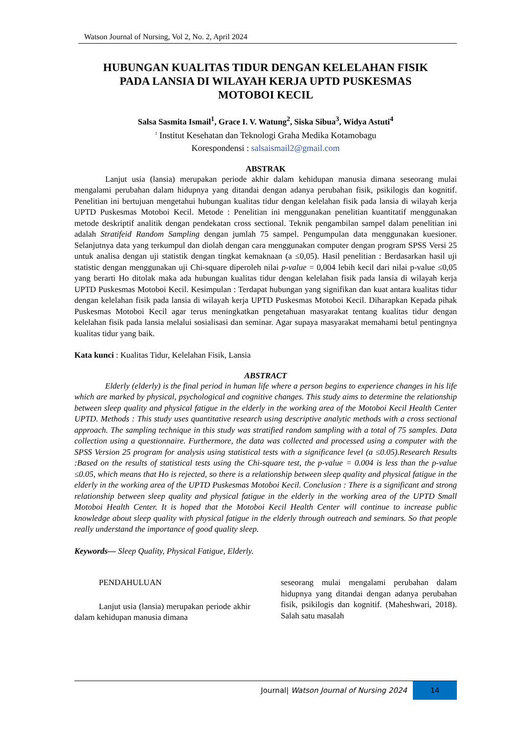Watson Journal of Nursing, Vol 2, No. 2, April 2024
HUBUNGAN KUALITAS TIDUR DENGAN KELELAHAN FISIK PADA LANSIA DI WILAYAH KERJA UPTD PUSKESMAS MOTOBOI KECIL
Salsa Sasmita Ismail<sup>1</sup>, Grace I. V. Watung<sup>2</sup>, Siska Sibua<sup>3</sup>, Widya Astuti<sup>4</sup>
<sup>1</sup> Institut Kesehatan dan Teknologi Graha Medika Kotamobagu
Korespondensi : salsaismail2@gmail.com
ABSTRAK
Lanjut usia (lansia) merupakan periode akhir dalam kehidupan manusia dimana seseorang mulai mengalami perubahan dalam hidupnya yang ditandai dengan adanya perubahan fisik, psikilogis dan kognitif. Penelitian ini bertujuan mengetahui hubungan kualitas tidur dengan kelelahan fisik pada lansia di wilayah kerja UPTD Puskesmas Motoboi Kecil. Metode : Penelitian ini menggunakan penelitian kuantitatif menggunakan metode deskriptif analitik dengan pendekatan cross sectional. Teknik pengambilan sampel dalam penelitian ini adalah Stratifeid Random Sampling dengan jumlah 75 sampel. Pengumpulan data menggunakan kuesioner. Selanjutnya data yang terkumpul dan diolah dengan cara menggunakan computer dengan program SPSS Versi 25 untuk analisa dengan uji statistik dengan tingkat kemaknaan (a ≤0,05). Hasil penelitian : Berdasarkan hasil uji statistic dengan menggunakan uji Chi-square diperoleh nilai p-value = 0,004 lebih kecil dari nilai p-value ≤0,05 yang berarti Ho ditolak maka ada hubungan kualitas tidur dengan kelelahan fisik pada lansia di wilayah kerja UPTD Puskesmas Motoboi Kecil. Kesimpulan : Terdapat hubungan yang signifikan dan kuat antara kualitas tidur dengan kelelahan fisik pada lansia di wilayah kerja UPTD Puskesmas Motoboi Kecil. Diharapkan Kepada pihak Puskesmas Motoboi Kecil agar terus meningkatkan pengetahuan masyarakat tentang kualitas tidur dengan kelelahan fisik pada lansia melalui sosialisasi dan seminar. Agar supaya masyarakat memahami betul pentingnya kualitas tidur yang baik.
Kata kunci : Kualitas Tidur, Kelelahan Fisik, Lansia
ABSTRACT
Elderly (elderly) is the final period in human life where a person begins to experience changes in his life which are marked by physical, psychological and cognitive changes. This study aims to determine the relationship between sleep quality and physical fatigue in the elderly in the working area of the Motoboi Kecil Health Center UPTD. Methods : This study uses quantitative research using descriptive analytic methods with a cross sectional approach. The sampling technique in this study was stratified random sampling with a total of 75 samples. Data collection using a questionnaire. Furthermore, the data was collected and processed using a computer with the SPSS Version 25 program for analysis using statistical tests with a significance level (a ≤0.05).Research Results :Based on the results of statistical tests using the Chi-square test, the p-value = 0.004 is less than the p-value ≤0.05, which means that Ho is rejected, so there is a relationship between sleep quality and physical fatigue in the elderly in the working area of the UPTD Puskesmas Motoboi Kecil. Conclusion : There is a significant and strong relationship between sleep quality and physical fatigue in the elderly in the working area of the UPTD Small Motoboi Health Center. It is hoped that the Motoboi Kecil Health Center will continue to increase public knowledge about sleep quality with physical fatigue in the elderly through outreach and seminars. So that people really understand the importance of good quality sleep.
Keywords— Sleep Quality, Physical Fatigue, Elderly.
PENDAHULUAN
Lanjut usia (lansia) merupakan periode akhir dalam kehidupan manusia dimana
seseorang mulai mengalami perubahan dalam hidupnya yang ditandai dengan adanya perubahan fisik, psikilogis dan kognitif. (Maheshwari, 2018). Salah satu masalah
Journal| Watson Journal of Nursing 2024 14